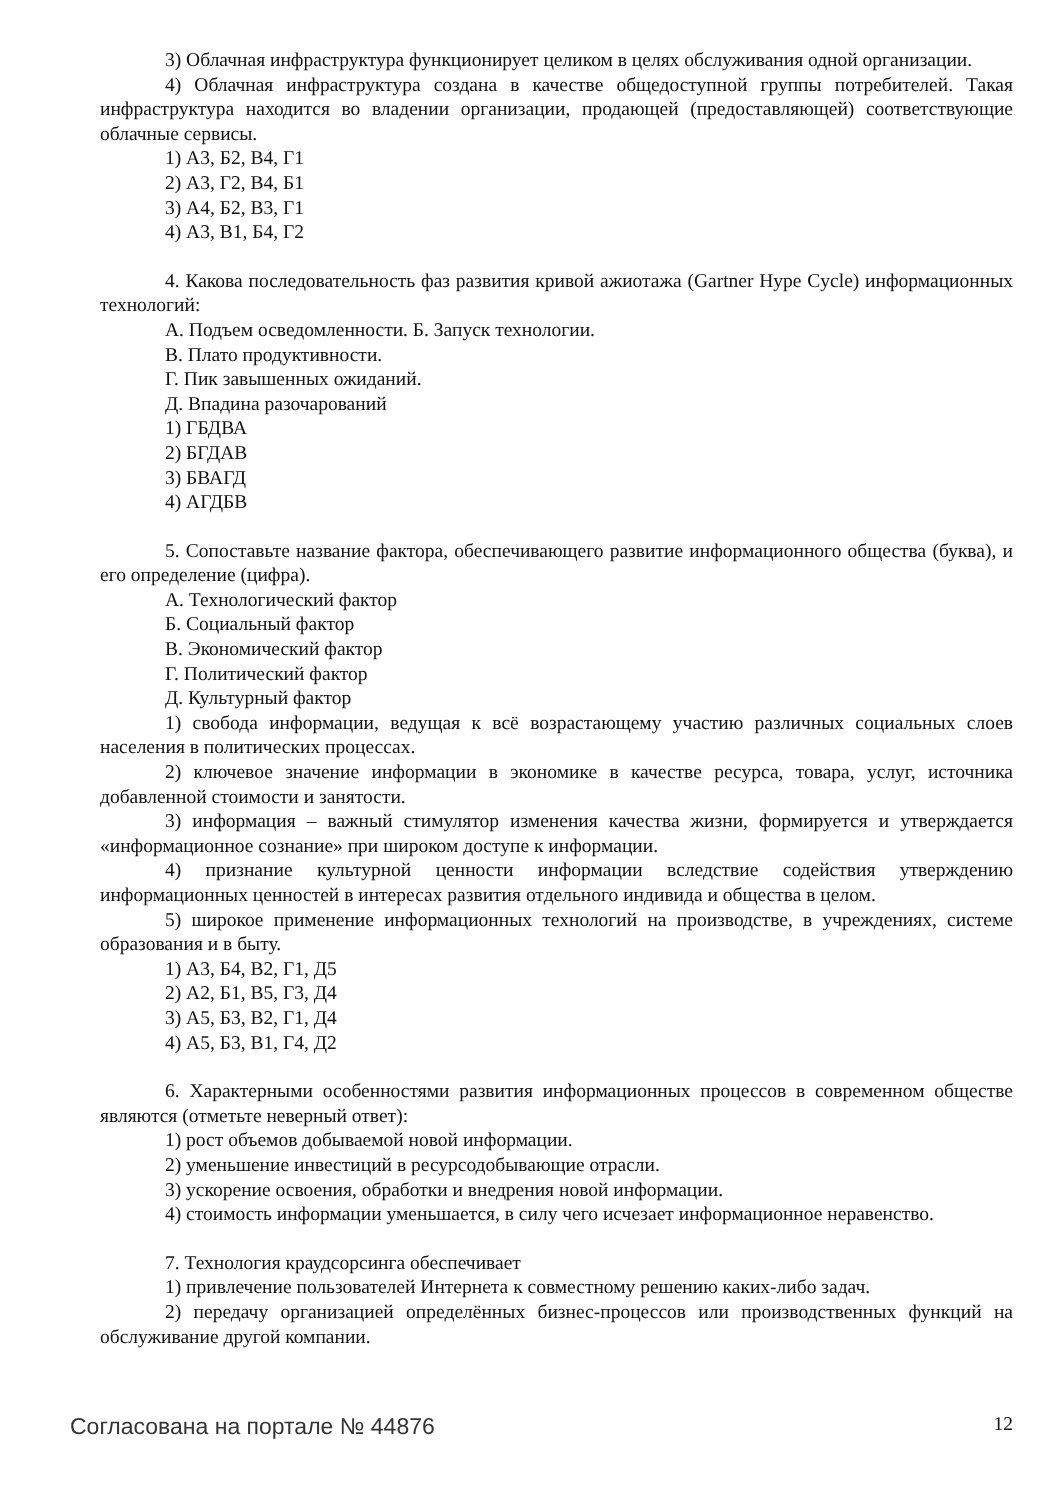3) Облачная инфраструктура функционирует целиком в целях обслуживания одной организации.
4) Облачная инфраструктура создана в качестве общедоступной группы потребителей. Такая инфраструктура находится во владении организации, продающей (предоставляющей) соответствующие облачные сервисы.
1) А3, Б2, В4, Г1
2) А3, Г2, В4, Б1
3) А4, Б2, В3, Г1
4) А3, В1, Б4, Г2
4. Какова последовательность фаз развития кривой ажиотажа (Gartner Hype Cycle) информационных технологий:
А. Подъем осведомленности. Б. Запуск технологии.
В. Плато продуктивности.
Г. Пик завышенных ожиданий.
Д. Впадина разочарований
1) ГБДВА
2) БГДАВ
3) БВАГД
4) АГДБВ
5. Сопоставьте название фактора, обеспечивающего развитие информационного общества (буква), и его определение (цифра).
А. Технологический фактор
Б. Социальный фактор
В. Экономический фактор
Г. Политический фактор
Д. Культурный фактор
1) свобода информации, ведущая к всё возрастающему участию различных социальных слоев населения в политических процессах.
2) ключевое значение информации в экономике в качестве ресурса, товара, услуг, источника добавленной стоимости и занятости.
3) информация – важный стимулятор изменения качества жизни, формируется и утверждается «информационное сознание» при широком доступе к информации.
4) признание культурной ценности информации вследствие содействия утверждению информационных ценностей в интересах развития отдельного индивида и общества в целом.
5) широкое применение информационных технологий на производстве, в учреждениях, системе образования и в быту.
1) А3, Б4, В2, Г1, Д5
2) А2, Б1, В5, Г3, Д4
3) А5, Б3, В2, Г1, Д4
4) А5, Б3, В1, Г4, Д2
6. Характерными особенностями развития информационных процессов в современном обществе являются (отметьте неверный ответ):
1) рост объемов добываемой новой информации.
2) уменьшение инвестиций в ресурсодобывающие отрасли.
3) ускорение освоения, обработки и внедрения новой информации.
4) стоимость информации уменьшается, в силу чего исчезает информационное неравенство.
7. Технология краудсорсинга обеспечивает
1) привлечение пользователей Интернета к совместному решению каких-либо задач.
2) передачу организацией определённых бизнес-процессов или производственных функций на обслуживание другой компании.
Согласована на портале № 44876 12